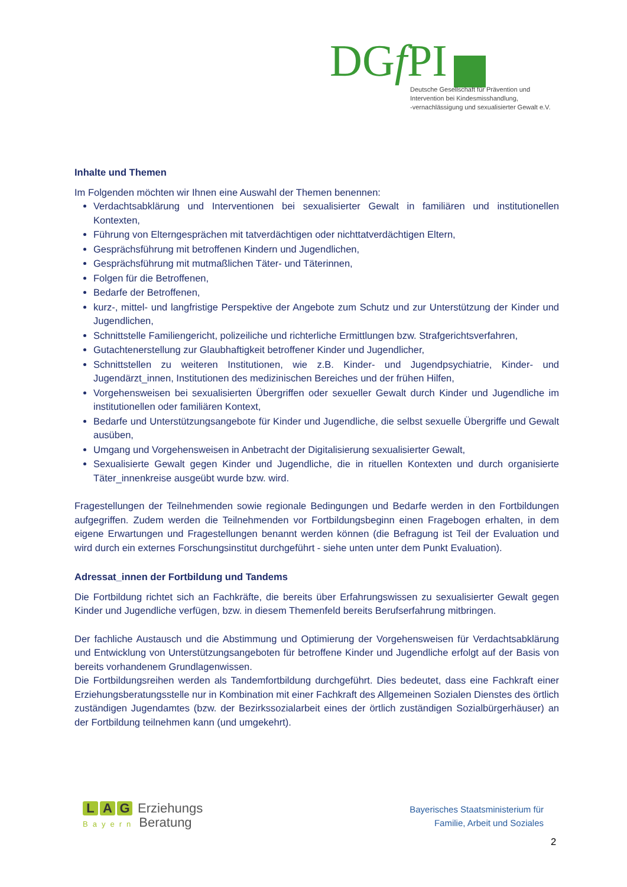DGf PI
Deutsche Gesellschaft für Prävention und
Intervention bei Kindesmisshandlung,
-vernachlässigung und sexualisierter Gewalt e.V.
Inhalte und Themen
Im Folgenden möchten wir Ihnen eine Auswahl der Themen benennen:
Verdachtsabklärung und Interventionen bei sexualisierter Gewalt in familiären und institutionellen Kontexten,
Führung von Elterngesprächen mit tatverdächtigen oder nichttatverdächtigen Eltern,
Gesprächsführung mit betroffenen Kindern und Jugendlichen,
Gesprächsführung mit mutmaßlichen Täter- und Täterinnen,
Folgen für die Betroffenen,
Bedarfe der Betroffenen,
kurz-, mittel- und langfristige Perspektive der Angebote zum Schutz und zur Unterstützung der Kinder und Jugendlichen,
Schnittstelle Familiengericht, polizeiliche und richterliche Ermittlungen bzw. Strafgerichtsverfahren,
Gutachtenerstellung zur Glaubhaftigkeit betroffener Kinder und Jugendlicher,
Schnittstellen zu weiteren Institutionen, wie z.B. Kinder- und Jugendpsychiatrie, Kinder- und Jugendärzt_innen, Institutionen des medizinischen Bereiches und der frühen Hilfen,
Vorgehensweisen bei sexualisierten Übergriffen oder sexueller Gewalt durch Kinder und Jugendliche im institutionellen oder familiären Kontext,
Bedarfe und Unterstützungsangebote für Kinder und Jugendliche, die selbst sexuelle Übergriffe und Gewalt ausüben,
Umgang und Vorgehensweisen in Anbetracht der Digitalisierung sexualisierter Gewalt,
Sexualisierte Gewalt gegen Kinder und Jugendliche, die in rituellen Kontexten und durch organisierte Täter_innenkreise ausgeübt wurde bzw. wird.
Fragestellungen der Teilnehmenden sowie regionale Bedingungen und Bedarfe werden in den Fortbildungen aufgegriffen. Zudem werden die Teilnehmenden vor Fortbildungsbeginn einen Fragebogen erhalten, in dem eigene Erwartungen und Fragestellungen benannt werden können (die Befragung ist Teil der Evaluation und wird durch ein externes Forschungsinstitut durchgeführt - siehe unten unter dem Punkt Evaluation).
Adressat_innen der Fortbildung und Tandems
Die Fortbildung richtet sich an Fachkräfte, die bereits über Erfahrungswissen zu sexualisierter Gewalt gegen Kinder und Jugendliche verfügen, bzw. in diesem Themenfeld bereits Berufserfahrung mitbringen.
Der fachliche Austausch und die Abstimmung und Optimierung der Vorgehensweisen für Verdachtsabklärung und Entwicklung von Unterstützungsangeboten für betroffene Kinder und Jugendliche erfolgt auf der Basis von bereits vorhandenem Grundlagenwissen.
Die Fortbildungsreihen werden als Tandemfortbildung durchgeführt. Dies bedeutet, dass eine Fachkraft einer Erziehungsberatungsstelle nur in Kombination mit einer Fachkraft des Allgemeinen Sozialen Dienstes des örtlich zuständigen Jugendamtes (bzw. der Bezirkssozialarbeit eines der örtlich zuständigen Sozialbürgerhäuser) an der Fortbildung teilnehmen kann (und umgekehrt).
L A G Erziehungs
Bayern Beratung
Bayerisches Staatsministerium für
Familie, Arbeit und Soziales
2